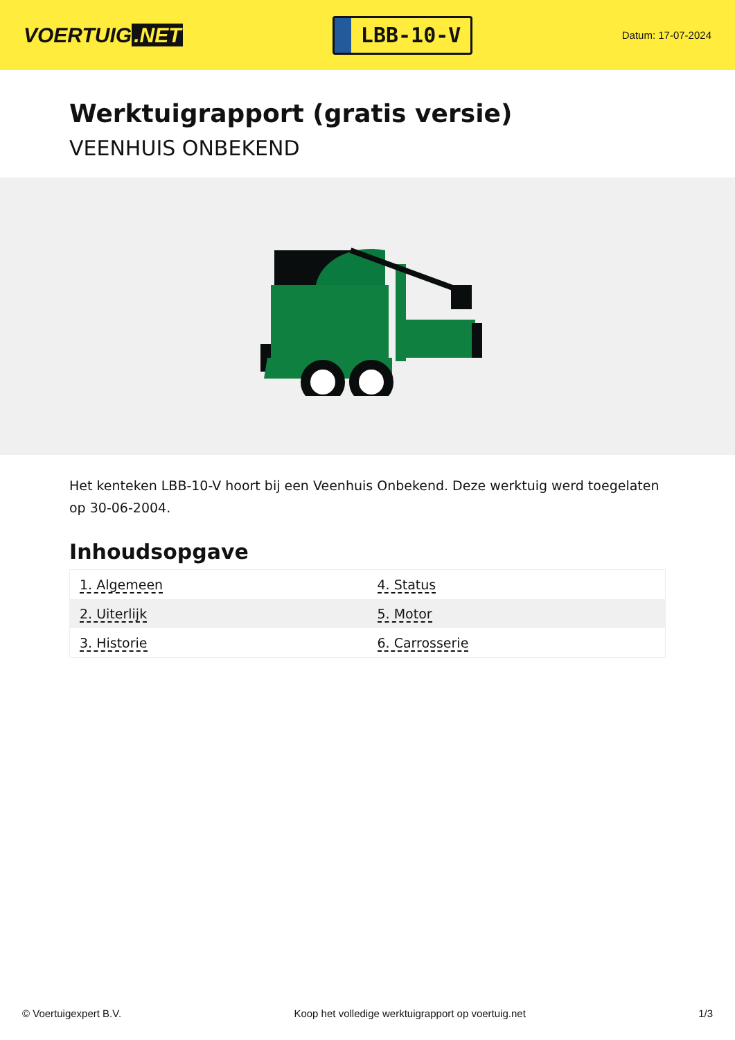VOERTUIG.NET
LBB-10-V
Datum: 17-07-2024
Werktuigrapport (gratis versie)
VEENHUIS ONBEKEND
Het kenteken LBB-10-V hoort bij een Veenhuis Onbekend. Deze werktuig werd toegelaten op 30-06-2004.
Inhoudsopgave
| 1. Algemeen | 4. Status |
| 2. Uiterlijk | 5. Motor |
| 3. Historie | 6. Carrosserie |
© Voertuigexpert B.V. Koop het volledige werktuigrapport op voertuig.net 1/3